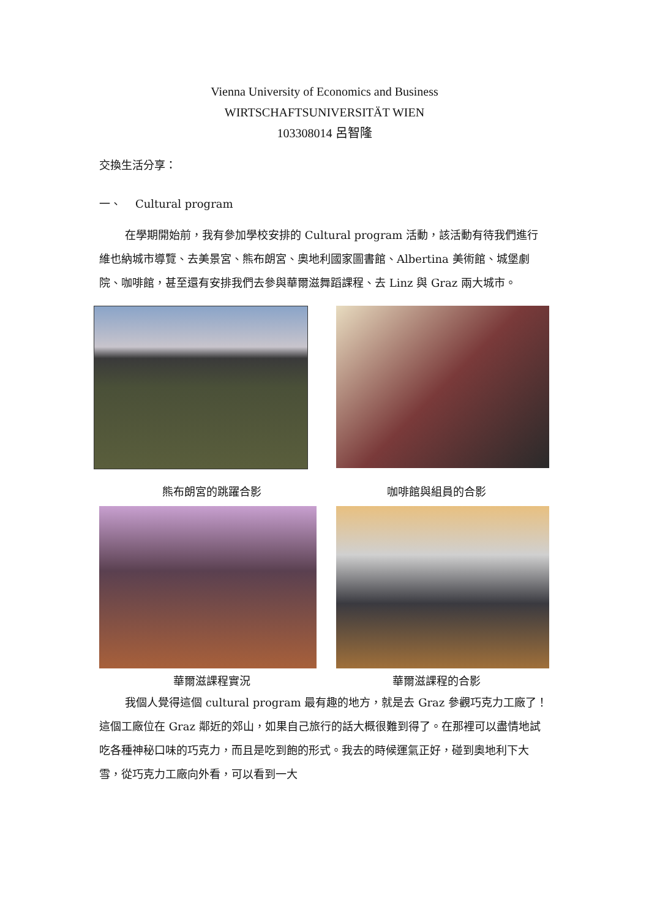Vienna University of Economics and Business
WIRTSCHAFTSUNIVERSITÄT WIEN
103308014 呂智隆
交換生活分享：
一、 Cultural program
在學期開始前，我有參加學校安排的 Cultural program 活動，該活動有待我們進行維也納城市導覽、去美景宮、熊布朗宮、奧地利國家圖書館、Albertina 美術館、城堡劇院、咖啡館，甚至還有安排我們去參與華爾滋舞蹈課程、去 Linz 與 Graz 兩大城市。
熊布朗宮的跳躍合影 咖啡館與組員的合影
華爾滋課程實況 華爾滋課程的合影
我個人覺得這個 cultural program 最有趣的地方，就是去 Graz 參觀巧克力工廠了！這個工廠位在 Graz 鄰近的郊山，如果自己旅行的話大概很難到得了。在那裡可以盡情地試吃各種神秘口味的巧克力，而且是吃到飽的形式。我去的時候運氣正好，碰到奧地利下大雪，從巧克力工廠向外看，可以看到一大